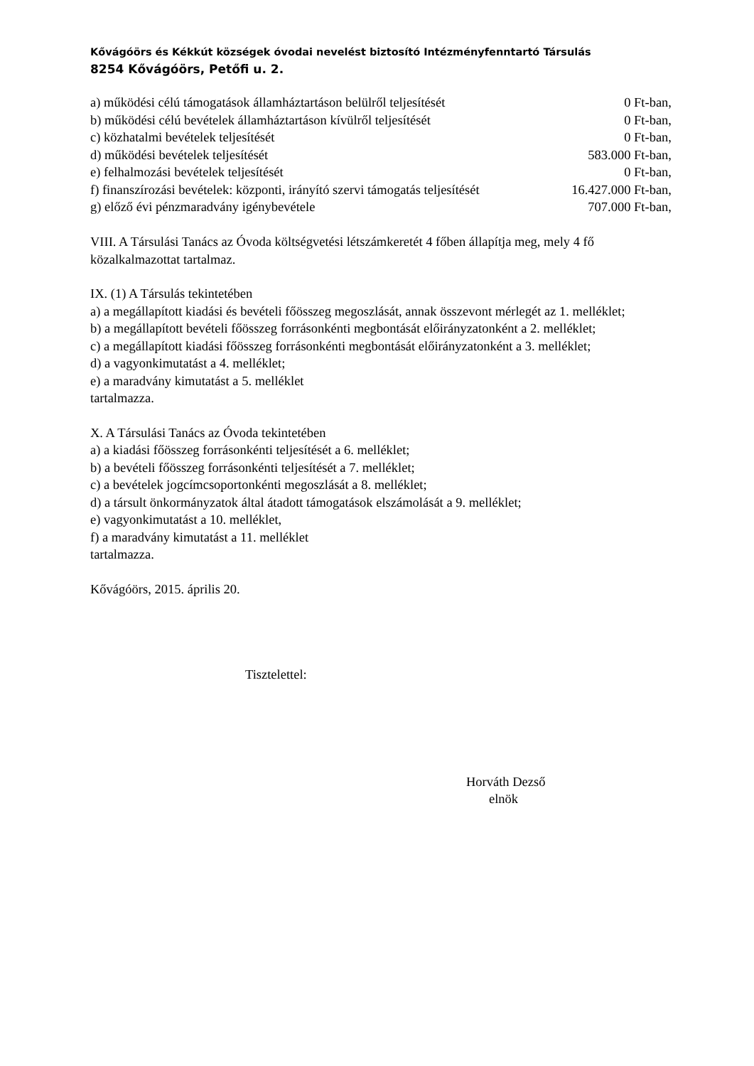Kővágóörs és Kékkút községek óvodai nevelést biztosító Intézményfenntartó Társulás
8254 Kővágóörs, Petőfi u. 2.
| a) működési célú támogatások államháztartáson belülről teljesítését | 0 Ft-ban, |
| b) működési célú bevételek államháztartáson kívülről teljesítését | 0 Ft-ban, |
| c) közhatalmi bevételek teljesítését | 0 Ft-ban, |
| d) működési bevételek teljesítését | 583.000 Ft-ban, |
| e) felhalmozási bevételek teljesítését | 0 Ft-ban, |
| f) finanszírozási bevételek: központi, irányító szervi támogatás teljesítését | 16.427.000 Ft-ban, |
| g) előző évi pénzmaradvány igénybevétele | 707.000 Ft-ban, |
VIII. A Társulási Tanács az Óvoda költségvetési létszámkeretét 4 főben állapítja meg, mely 4 fő közalkalmazottat tartalmaz.
IX. (1) A Társulás tekintetében
a) a megállapított kiadási és bevételi főösszeg megoszlását, annak összevont mérlegét az 1. melléklet;
b) a megállapított bevételi főösszeg forrásonkénti megbontását előirányzatonként a 2. melléklet;
c) a megállapított kiadási főösszeg forrásonkénti megbontását előirányzatonként a 3. melléklet;
d) a vagyonkimutatást a 4. melléklet;
e) a maradvány kimutatást a 5. melléklet
tartalmazza.
X. A Társulási Tanács az Óvoda tekintetében
a) a kiadási főösszeg forrásonkénti teljesítését a 6. melléklet;
b) a bevételi főösszeg forrásonkénti teljesítését a 7. melléklet;
c) a bevételek jogcímcsoportonkénti megoszlását a 8. melléklet;
d) a társult önkormányzatok által átadott támogatások elszámolását a 9. melléklet;
e) vagyonkimutatást a 10. melléklet,
f) a maradvány kimutatást a 11. melléklet
tartalmazza.
Kővágóörs, 2015. április 20.
Tisztelettel:
Horváth Dezső
elnök